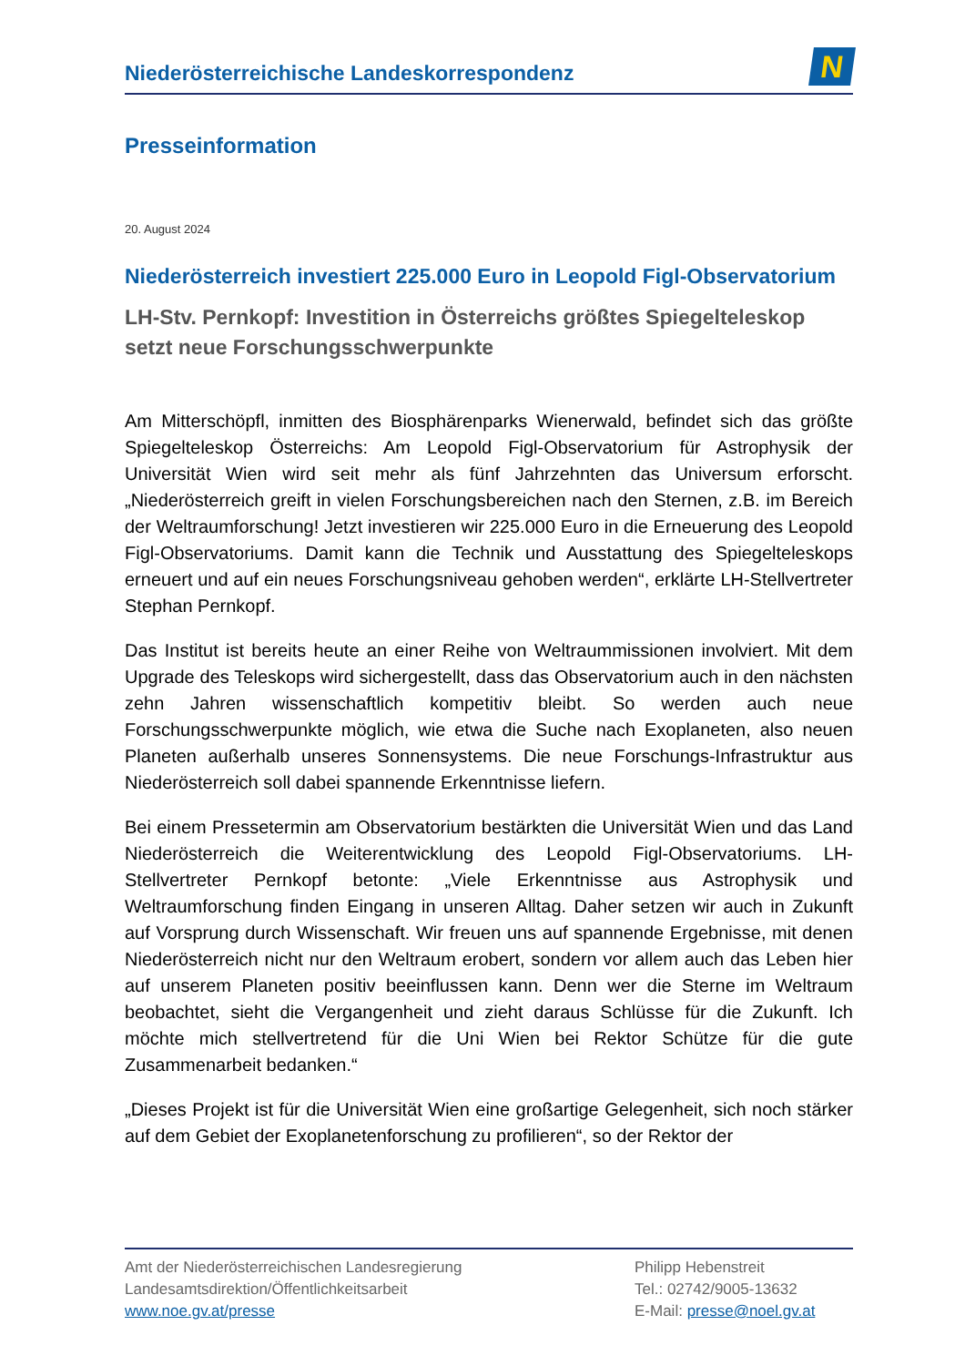Niederösterreichische Landeskorrespondenz
N
Presseinformation
20. August 2024
Niederösterreich investiert 225.000 Euro in Leopold Figl-Observatorium
LH-Stv. Pernkopf: Investition in Österreichs größtes Spiegelteleskop setzt neue Forschungsschwerpunkte
Am Mitterschöpfl, inmitten des Biosphärenparks Wienerwald, befindet sich das größte Spiegelteleskop Österreichs: Am Leopold Figl-Observatorium für Astrophysik der Universität Wien wird seit mehr als fünf Jahrzehnten das Universum erforscht. „Niederösterreich greift in vielen Forschungsbereichen nach den Sternen, z.B. im Bereich der Weltraumforschung! Jetzt investieren wir 225.000 Euro in die Erneuerung des Leopold Figl-Observatoriums. Damit kann die Technik und Ausstattung des Spiegelteleskops erneuert und auf ein neues Forschungsniveau gehoben werden“, erklärte LH-Stellvertreter Stephan Pernkopf.
Das Institut ist bereits heute an einer Reihe von Weltraummissionen involviert. Mit dem Upgrade des Teleskops wird sichergestellt, dass das Observatorium auch in den nächsten zehn Jahren wissenschaftlich kompetitiv bleibt. So werden auch neue Forschungsschwerpunkte möglich, wie etwa die Suche nach Exoplaneten, also neuen Planeten außerhalb unseres Sonnensystems. Die neue Forschungs-Infrastruktur aus Niederösterreich soll dabei spannende Erkenntnisse liefern.
Bei einem Pressetermin am Observatorium bestärkten die Universität Wien und das Land Niederösterreich die Weiterentwicklung des Leopold Figl-Observatoriums. LH-Stellvertreter Pernkopf betonte: „Viele Erkenntnisse aus Astrophysik und Weltraumforschung finden Eingang in unseren Alltag. Daher setzen wir auch in Zukunft auf Vorsprung durch Wissenschaft. Wir freuen uns auf spannende Ergebnisse, mit denen Niederösterreich nicht nur den Weltraum erobert, sondern vor allem auch das Leben hier auf unserem Planeten positiv beeinflussen kann. Denn wer die Sterne im Weltraum beobachtet, sieht die Vergangenheit und zieht daraus Schlüsse für die Zukunft. Ich möchte mich stellvertretend für die Uni Wien bei Rektor Schütze für die gute Zusammenarbeit bedanken.“
„Dieses Projekt ist für die Universität Wien eine großartige Gelegenheit, sich noch stärker auf dem Gebiet der Exoplanetenforschung zu profilieren“, so der Rektor der
Amt der Niederösterreichischen Landesregierung
Landesamtsdirektion/Öffentlichkeitsarbeit
www.noe.gv.at/presse
Philipp Hebenstreit
Tel.: 02742/9005-13632
E-Mail: presse@noel.gv.at